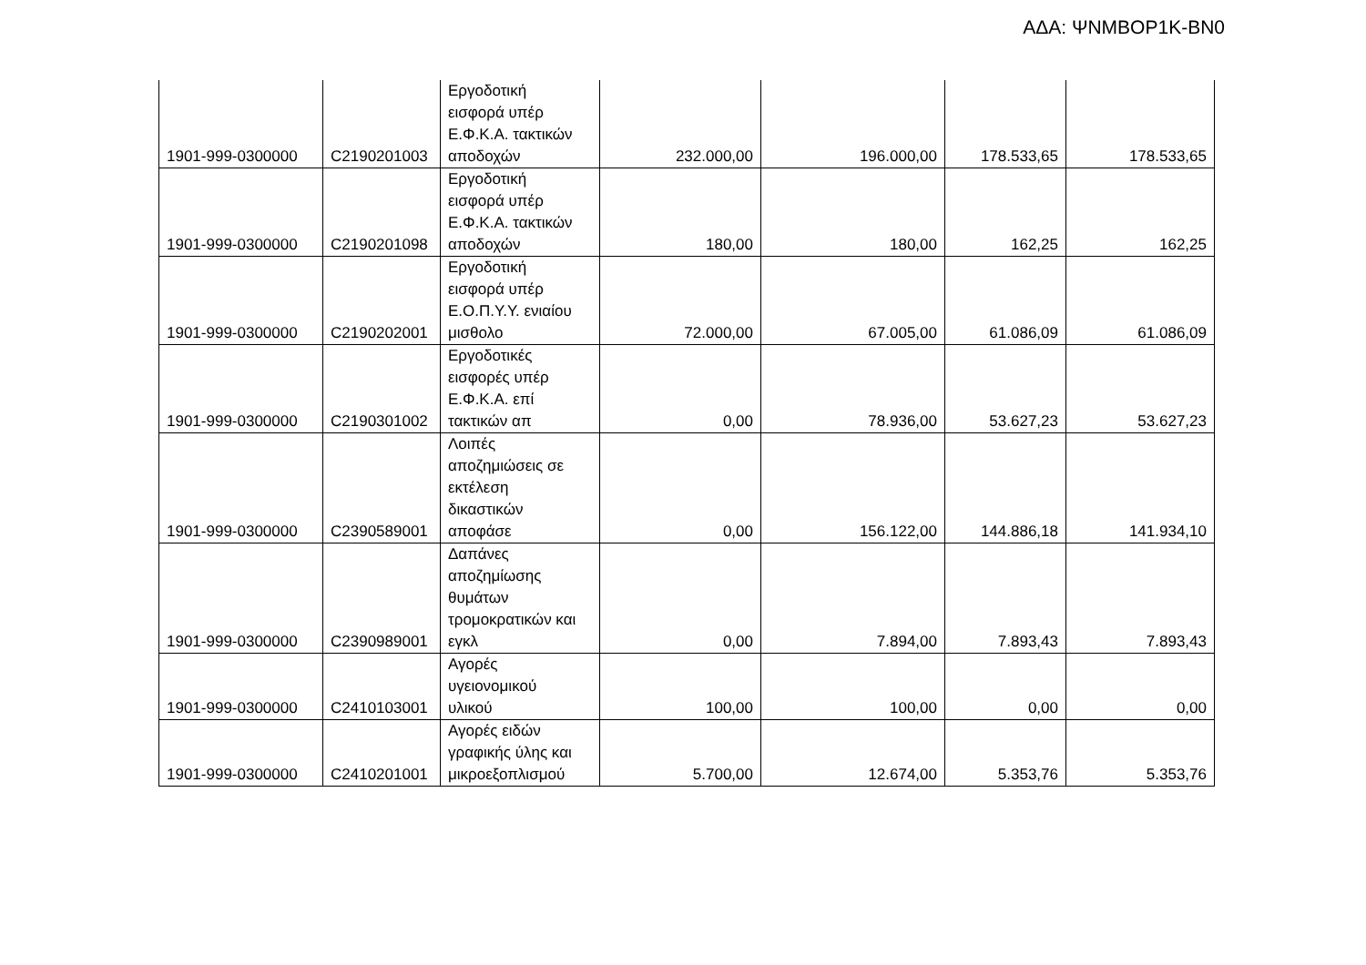ΑΔΑ: ΨΝΜΒΟΡ1Κ-ΒΝ0
| 1901-999-0300000 | C2190201003 | Εργοδοτική εισφορά υπέρ Ε.Φ.Κ.Α. τακτικών αποδοχών | 232.000,00 | 196.000,00 | 178.533,65 | 178.533,65 |
| 1901-999-0300000 | C2190201098 | Εργοδοτική εισφορά υπέρ Ε.Φ.Κ.Α. τακτικών αποδοχών | 180,00 | 180,00 | 162,25 | 162,25 |
| 1901-999-0300000 | C2190202001 | Εργοδοτική εισφορά υπέρ Ε.Ο.Π.Υ.Υ. ενιαίου μισθολο | 72.000,00 | 67.005,00 | 61.086,09 | 61.086,09 |
| 1901-999-0300000 | C2190301002 | Εργοδοτικές εισφορές υπέρ Ε.Φ.Κ.Α. επί τακτικών απ | 0,00 | 78.936,00 | 53.627,23 | 53.627,23 |
| 1901-999-0300000 | C2390589001 | Λοιπές αποζημιώσεις σε εκτέλεση δικαστικών αποφάσε | 0,00 | 156.122,00 | 144.886,18 | 141.934,10 |
| 1901-999-0300000 | C2390989001 | Δαπάνες αποζημίωσης θυμάτων τρομοκρατικών και εγκλ | 0,00 | 7.894,00 | 7.893,43 | 7.893,43 |
| 1901-999-0300000 | C2410103001 | Αγορές υγειονομικού υλικού | 100,00 | 100,00 | 0,00 | 0,00 |
| 1901-999-0300000 | C2410201001 | Αγορές ειδών γραφικής ύλης και μικροεξοπλισμού | 5.700,00 | 12.674,00 | 5.353,76 | 5.353,76 |